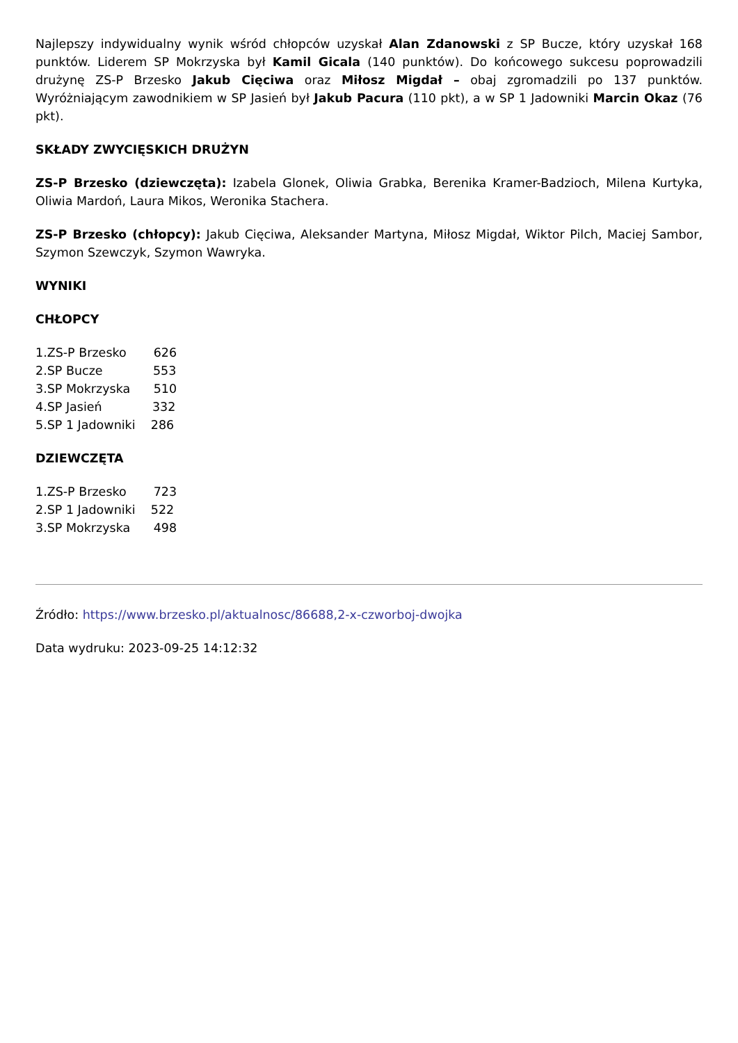Najlepszy indywidualny wynik wśród chłopców uzyskał Alan Zdanowski z SP Bucze, który uzyskał 168 punktów. Liderem SP Mokrzyska był Kamil Gicala (140 punktów). Do końcowego sukcesu poprowadzili drużynę ZS-P Brzesko Jakub Cięciwa oraz Miłosz Migdał – obaj zgromadzili po 137 punktów. Wyróżniającym zawodnikiem w SP Jasień był Jakub Pacura (110 pkt), a w SP 1 Jadowniki Marcin Okaz (76 pkt).
SKŁADY ZWYCIĘSKICH DRUŻYN
ZS-P Brzesko (dziewczęta): Izabela Glonek, Oliwia Grabka, Berenika Kramer-Badzioch, Milena Kurtyka, Oliwia Mardoń, Laura Mikos, Weronika Stachera.
ZS-P Brzesko (chłopcy): Jakub Cięciwa, Aleksander Martyna, Miłosz Migdał, Wiktor Pilch, Maciej Sambor, Szymon Szewczyk, Szymon Wawryka.
WYNIKI
CHŁOPCY
1.ZS-P Brzesko 626 2.SP Bucze 553 3.SP Mokrzyska 510 4.SP Jasień 332 5.SP 1 Jadowniki 286
DZIEWCZĘTA
1.ZS-P Brzesko 723 2.SP 1 Jadowniki 522 3.SP Mokrzyska 498
Źródło: https://www.brzesko.pl/aktualnosc/86688,2-x-czworboj-dwojka
Data wydruku: 2023-09-25 14:12:32